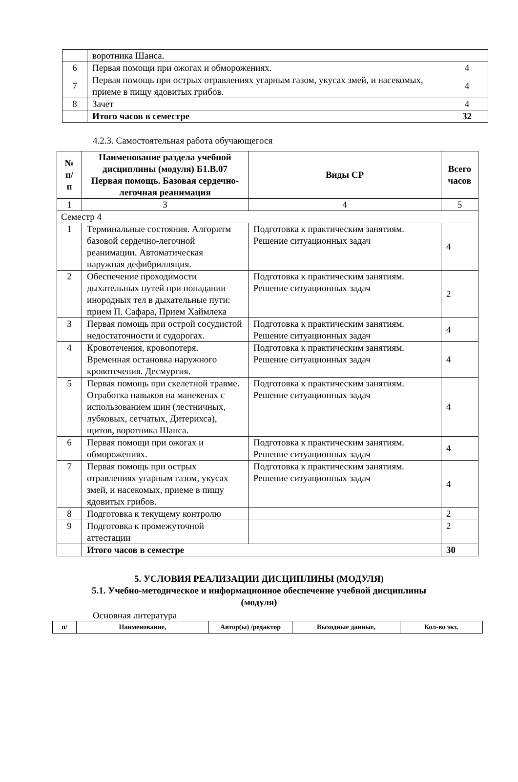| | воротника Шанса. | |
| 6 | Первая помощи при ожогах и обморожениях. | 4 |
| 7 | Первая помощь при острых отравлениях угарным газом, укусах змей, и насекомых, приеме в пищу ядовитых грибов. | 4 |
| 8 | Зачет | 4 |
| | Итого часов в семестре | 32 |
4.2.3. Самостоятельная работа обучающегося
| № п/ п | Наименование раздела учебной дисциплины (модуля) Б1.В.07 Первая помощь. Базовая сердечно-легочная реанимация | Виды СР | Всего часов |
| --- | --- | --- | --- |
| 1 | 3 | 4 | 5 |
| Семестр 4 | | | |
| 1 | Терминальные состояния. Алгоритм базовой сердечно-легочной реанимации. Автоматическая наружная дефибрилляция. | Подготовка к практическим занятиям. Решение ситуационных задач | 4 |
| 2 | Обеспечение проходимости дыхательных путей при попадании инородных тел в дыхательные пути: прием П. Сафара, Прием Хаймлека | Подготовка к практическим занятиям. Решение ситуационных задач | 2 |
| 3 | Первая помощь при острой сосудистой недостаточности и судорогах. | Подготовка к практическим занятиям. Решение ситуационных задач | 4 |
| 4 | Кровотечения, кровопотеря. Временная остановка наружного кровотечения. Десмургия. | Подготовка к практическим занятиям. Решение ситуационных задач | 4 |
| 5 | Первая помощь при скелетной травме. Отработка навыков на манекенах с использованием шин (лестничных, лубковых, сетчатых, Дитерихса), щитов, воротника Шанса. | Подготовка к практическим занятиям. Решение ситуационных задач | 4 |
| 6 | Первая помощи при ожогах и обморожениях. | Подготовка к практическим занятиям. Решение ситуационных задач | 4 |
| 7 | Первая помощь при острых отравлениях угарным газом, укусах змей, и насекомых, приеме в пищу ядовитых грибов. | Подготовка к практическим занятиям. Решение ситуационных задач | 4 |
| 8 | Подготовка к текущему контролю | | 2 |
| 9 | Подготовка к промежуточной аттестации | | 2 |
| | Итого часов в семестре | | 30 |
5. УСЛОВИЯ РЕАЛИЗАЦИИ ДИСЦИПЛИНЫ (МОДУЛЯ)
5.1. Учебно-методическое и информационное обеспечение учебной дисциплины
(модуля)
Основная литература
| п/ | Наименование, | Автор(ы) /редактор | Выходные данные, | Кол-во экз. |
| --- | --- | --- | --- | --- |